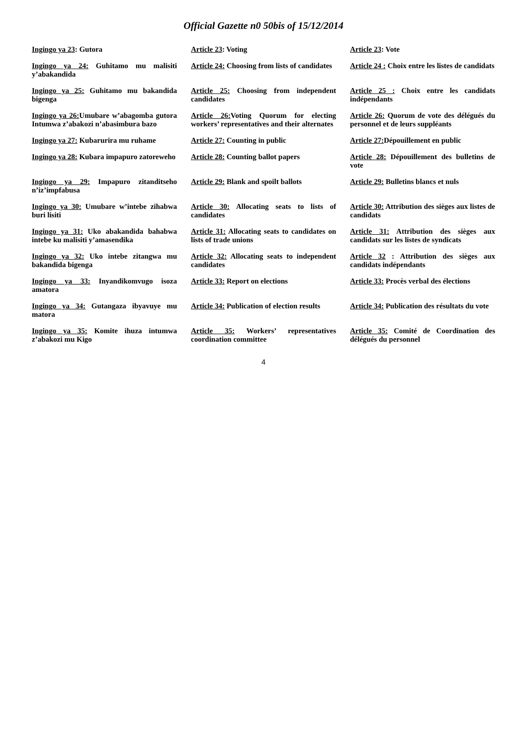Official Gazette n0 50bis of 15/12/2014
| Ingingo ya 23 : Gutora | Article 23 : Voting | Article 23 : Vote |
| Ingingo ya 24: Guhitamo mu malisiti y’abakandida | Article 24: Choosing from lists of candidates | Article 24 : Choix entre les listes de candidats |
| Ingingo ya 25: Guhitamo mu bakandida bigenga | Article 25: Choosing from independent candidates | Article 25 : Choix entre les candidats indépendants |
| Ingingo ya 26: Umubare w’abagomba gutora Intumwa z’abakozi n’abasimbura bazo | Article 26: Voting Quorum for electing workers’ representatives and their alternates | Article 26: Quorum de vote des délégués du personnel et de leurs suppléants |
| Ingingo ya 27: Kubarurira mu ruhame | Article 27: Counting in public | Article 27: Dépouillement en public |
| Ingingo ya 28: Kubara impapuro zatoreweho | Article 28: Counting ballot papers | Article 28: Dépouillement des bulletins de vote |
| Ingingo ya 29: Impapuro zitanditseho n’iz’impfabusa | Article 29: Blank and spoilt ballots | Article 29: Bulletins blancs et nuls |
| Ingingo ya 30: Umubare w’intebe zihabwa buri lisiti | Article 30: Allocating seats to lists of candidates | Article 30: Attribution des sièges aux listes de candidats |
| Ingingo ya 31: Uko abakandida bahabwa intebe ku malisiti y’amasendika | Article 31: Allocating seats to candidates on lists of trade unions | Article 31: Attribution des sièges aux candidats sur les listes de syndicats |
| Ingingo ya 32: Uko intebe zitangwa mu bakandida bigenga | Article 32: Allocating seats to independent candidates | Article 32 : Attribution des sièges aux candidats indépendants |
| Ingingo ya 33: Inyandikomvugo isoza amatora | Article 33: Report on elections | Article 33: Procès verbal des élections |
| Ingingo ya 34: Gutangaza ibyavuye mu matora | Article 34: Publication of election results | Article 34: Publication des résultats du vote |
| Ingingo ya 35: Komite ihuza intumwa z’abakozi mu Kigo | Article 35: Workers’ representatives coordination committee | Article 35: Comité de Coordination des délégués du personnel |
4